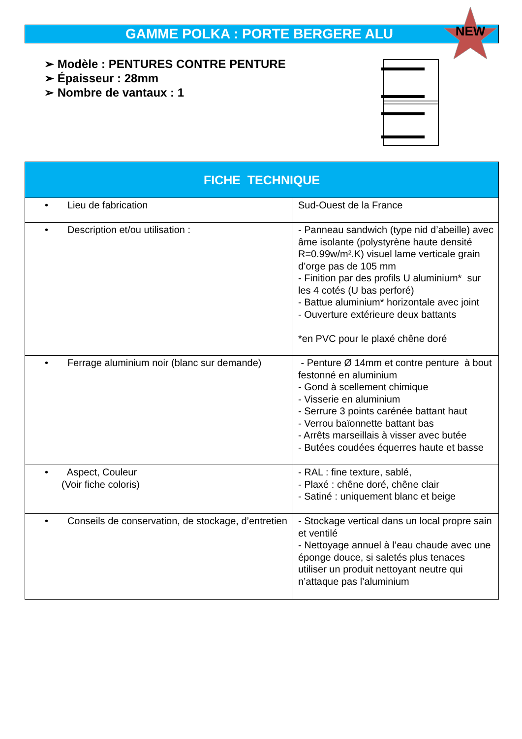GAMME POLKA : PORTE BERGERE ALU
NEW
➢ Modèle : PENTURES CONTRE PENTURE
➢ Épaisseur : 28mm
➢ Nombre de vantaux : 1
| FICHE TECHNIQUE | |
| --- | --- |
| • Lieu de fabrication | Sud-Ouest de la France |
| • Description et/ou utilisation : | - Panneau sandwich (type nid d’abeille) avec âme isolante (polystyrène haute densité R=0.99w/m².K) visuel lame verticale grain d’orge pas de 105 mm - Finition par des profils U aluminium* sur les 4 cotés (U bas perforé) - Battue aluminium* horizontale avec joint - Ouverture extérieure deux battants *en PVC pour le plaxé chêne doré |
| • Ferrage aluminium noir (blanc sur demande) | - Penture Ø 14mm et contre penture à bout festonné en aluminium - Gond à scellement chimique - Visserie en aluminium - Serrure 3 points carénée battant haut - Verrou baïonnette battant bas - Arrêts marseillais à visser avec butée - Butées coudées équerres haute et basse |
| • Aspect, Couleur (Voir fiche coloris) | - RAL : fine texture, sablé, - Plaxé : chêne doré, chêne clair - Satiné : uniquement blanc et beige |
| • Conseils de conservation, de stockage, d’entretien | - Stockage vertical dans un local propre sain et ventilé - Nettoyage annuel à l’eau chaude avec une éponge douce, si saletés plus tenaces utiliser un produit nettoyant neutre qui n’attaque pas l’aluminium |